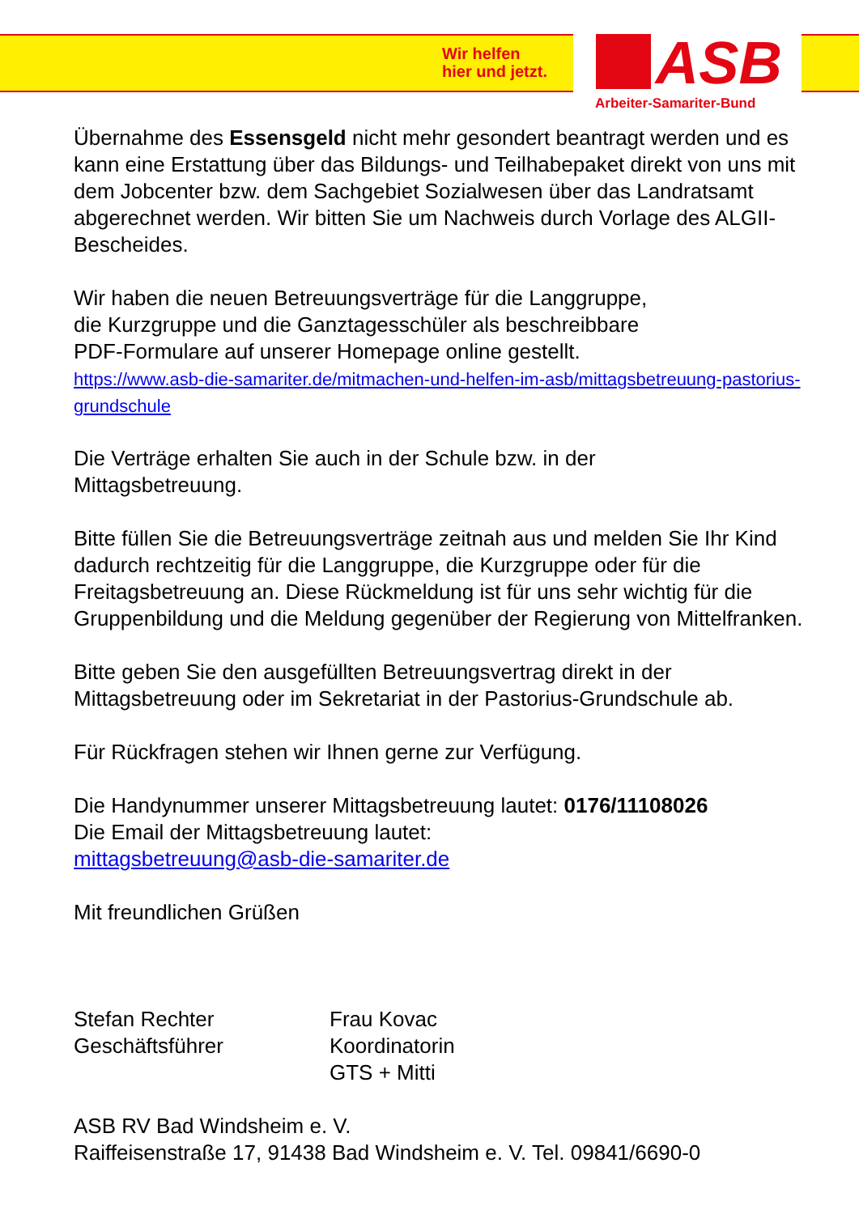Wir helfen
hier und jetzt.
ASB
Arbeiter-Samariter-Bund
Übernahme des Essensgeld nicht mehr gesondert beantragt werden und es kann eine Erstattung über das Bildungs- und Teilhabepaket direkt von uns mit dem Jobcenter bzw. dem Sachgebiet Sozialwesen über das Landratsamt abgerechnet werden. Wir bitten Sie um Nachweis durch Vorlage des ALGII-Bescheides.
Wir haben die neuen Betreuungsverträge für die Langgruppe,
die Kurzgruppe und die Ganztagesschüler als beschreibbare
PDF-Formulare auf unserer Homepage online gestellt.
https://www.asb-die-samariter.de/mitmachen-und-helfen-im-asb/mittagsbetreuung-pastorius-grundschule
Die Verträge erhalten Sie auch in der Schule bzw. in der
Mittagsbetreuung.
Bitte füllen Sie die Betreuungsverträge zeitnah aus und melden Sie Ihr Kind dadurch rechtzeitig für die Langgruppe, die Kurzgruppe oder für die Freitagsbetreuung an. Diese Rückmeldung ist für uns sehr wichtig für die Gruppenbildung und die Meldung gegenüber der Regierung von Mittelfranken.
Bitte geben Sie den ausgefüllten Betreuungsvertrag direkt in der Mittagsbetreuung oder im Sekretariat in der Pastorius-Grundschule ab.
Für Rückfragen stehen wir Ihnen gerne zur Verfügung.
Die Handynummer unserer Mittagsbetreuung lautet: 0176/11108026
Die Email der Mittagsbetreuung lautet:
mittagsbetreuung@asb-die-samariter.de
Mit freundlichen Grüßen
Stefan Rechter
Geschäftsführer
Frau Kovac
Koordinatorin
GTS + Mitti
ASB RV Bad Windsheim e. V.
Raiffeisenstraße 17, 91438 Bad Windsheim e. V. Tel. 09841/6690-0